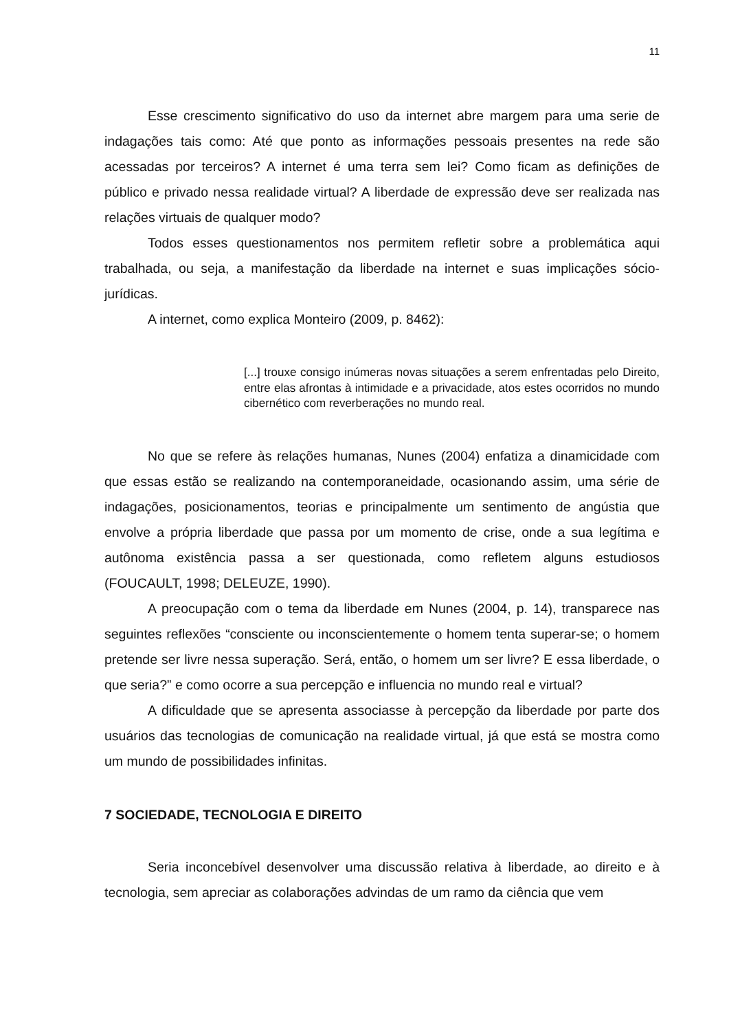11
Esse crescimento significativo do uso da internet abre margem para uma serie de indagações tais como: Até que ponto as informações pessoais presentes na rede são acessadas por terceiros? A internet é uma terra sem lei? Como ficam as definições de público e privado nessa realidade virtual? A liberdade de expressão deve ser realizada nas relações virtuais de qualquer modo?
Todos esses questionamentos nos permitem refletir sobre a problemática aqui trabalhada, ou seja, a manifestação da liberdade na internet e suas implicações sócio-jurídicas.
A internet, como explica Monteiro (2009, p. 8462):
[...] trouxe consigo inúmeras novas situações a serem enfrentadas pelo Direito, entre elas afrontas à intimidade e a privacidade, atos estes ocorridos no mundo cibernético com reverberações no mundo real.
No que se refere às relações humanas, Nunes (2004) enfatiza a dinamicidade com que essas estão se realizando na contemporaneidade, ocasionando assim, uma série de indagações, posicionamentos, teorias e principalmente um sentimento de angústia que envolve a própria liberdade que passa por um momento de crise, onde a sua legítima e autônoma existência passa a ser questionada, como refletem alguns estudiosos (FOUCAULT, 1998; DELEUZE, 1990).
A preocupação com o tema da liberdade em Nunes (2004, p. 14), transparece nas seguintes reflexões “consciente ou inconscientemente o homem tenta superar-se; o homem pretende ser livre nessa superação. Será, então, o homem um ser livre? E essa liberdade, o que seria?” e como ocorre a sua percepção e influencia no mundo real e virtual?
A dificuldade que se apresenta associasse à percepção da liberdade por parte dos usuários das tecnologias de comunicação na realidade virtual, já que está se mostra como um mundo de possibilidades infinitas.
7 SOCIEDADE, TECNOLOGIA E DIREITO
Seria inconcebível desenvolver uma discussão relativa à liberdade, ao direito e à tecnologia, sem apreciar as colaborações advindas de um ramo da ciência que vem